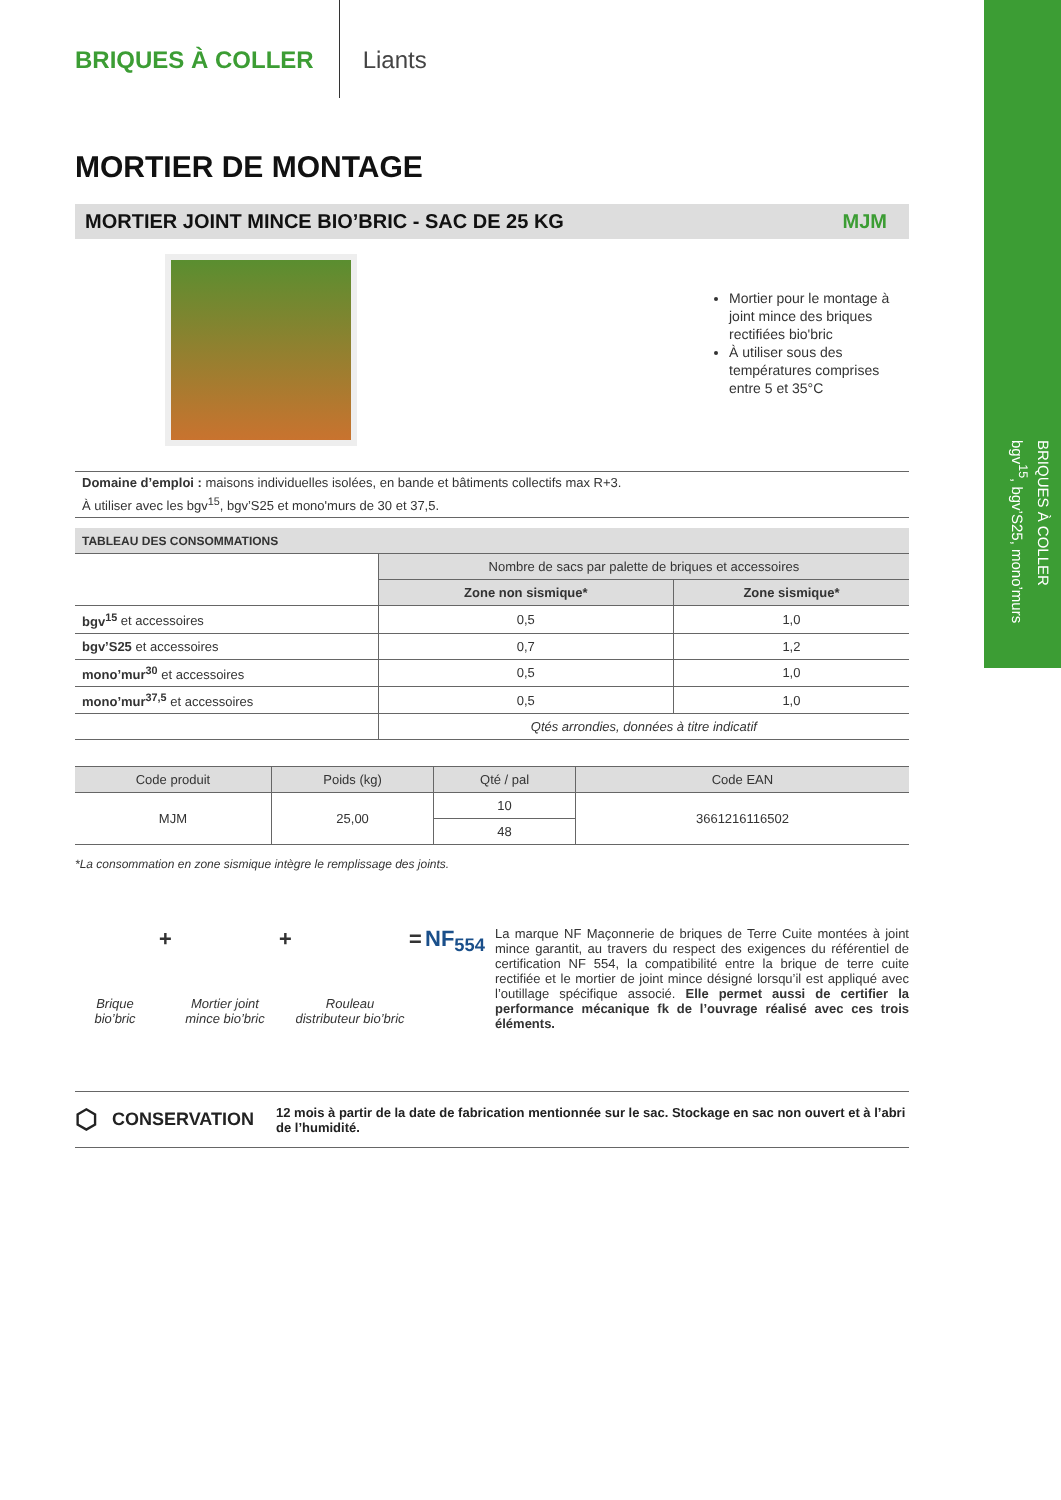BRIQUES À COLLER
bgv<sup>15</sup>, bgv’S25, mono’murs
BRIQUES À COLLER
Liants
MORTIER DE MONTAGE
MORTIER JOINT MINCE BIO’BRIC - SAC DE 25 KG MJM
Mortier pour le montage à joint mince des briques rectifiées bio'bric
À utiliser sous des températures comprises entre 5 et 35°C
Domaine d’emploi : maisons individuelles isolées, en bande et bâtiments collectifs max R+3.
À utiliser avec les bgv<sup>15</sup>, bgv’S25 et mono'murs de 30 et 37,5.
| TABLEAU DES CONSOMMATIONS | | |
| --- | --- | --- |
| | Nombre de sacs par palette de briques et accessoires | |
| | Zone non sismique* | Zone sismique* |
| bgv<sup>15</sup> et accessoires | 0,5 | 1,0 |
| bgv’S25 et accessoires | 0,7 | 1,2 |
| mono’mur<sup>30</sup> et accessoires | 0,5 | 1,0 |
| mono’mur<sup>37,5</sup> et accessoires | 0,5 | 1,0 |
| | Qtés arrondies, données à titre indicatif | |
| Code produit | Poids (kg) | Qté / pal | Code EAN |
| --- | --- | --- | --- |
| MJM | 25,00 | 10 | 3661216116502 |
| | | 48 | |
*La consommation en zone sismique intègre le remplissage des joints.
Brique bio’bric
+
Mortier joint mince bio’bric
+
Rouleau distributeur bio’bric
= NF<sub>554</sub>
La marque NF Maçonnerie de briques de Terre Cuite montées à joint mince garantit, au travers du respect des exigences du référentiel de certification NF 554, la compatibilité entre la brique de terre cuite rectifiée et le mortier de joint mince désigné lorsqu’il est appliqué avec l’outillage spécifique associé. Elle permet aussi de certifier la performance mécanique fk de l’ouvrage réalisé avec ces trois éléments.
⬡ CONSERVATION 12 mois à partir de la date de fabrication mentionnée sur le sac. Stockage en sac non ouvert et à l’abri de l’humidité.